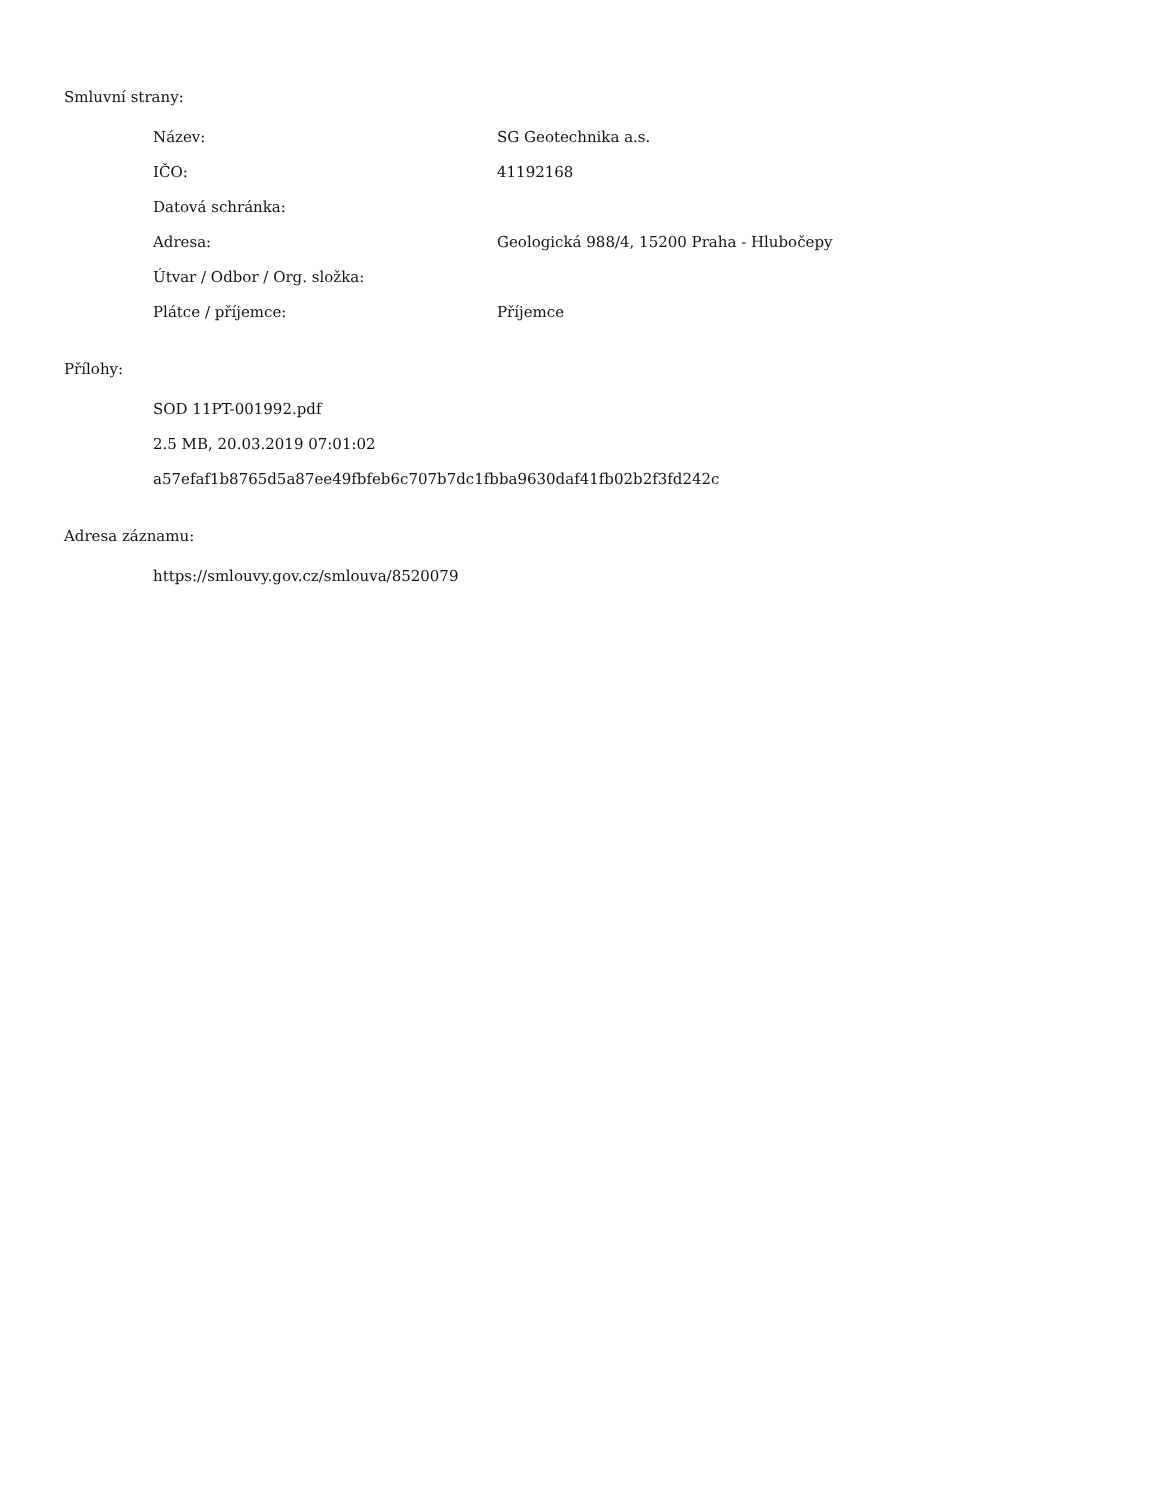Smluvní strany:
| Název: | SG Geotechnika a.s. |
| IČO: | 41192168 |
| Datová schránka: | |
| Adresa: | Geologická 988/4, 15200 Praha - Hlubočepy |
| Útvar / Odbor / Org. složka: | |
| Plátce / příjemce: | Příjemce |
Přílohy:
SOD 11PT-001992.pdf
2.5 MB, 20.03.2019 07:01:02
a57efaf1b8765d5a87ee49fbfeb6c707b7dc1fbba9630daf41fb02b2f3fd242c
Adresa záznamu:
https://smlouvy.gov.cz/smlouva/8520079